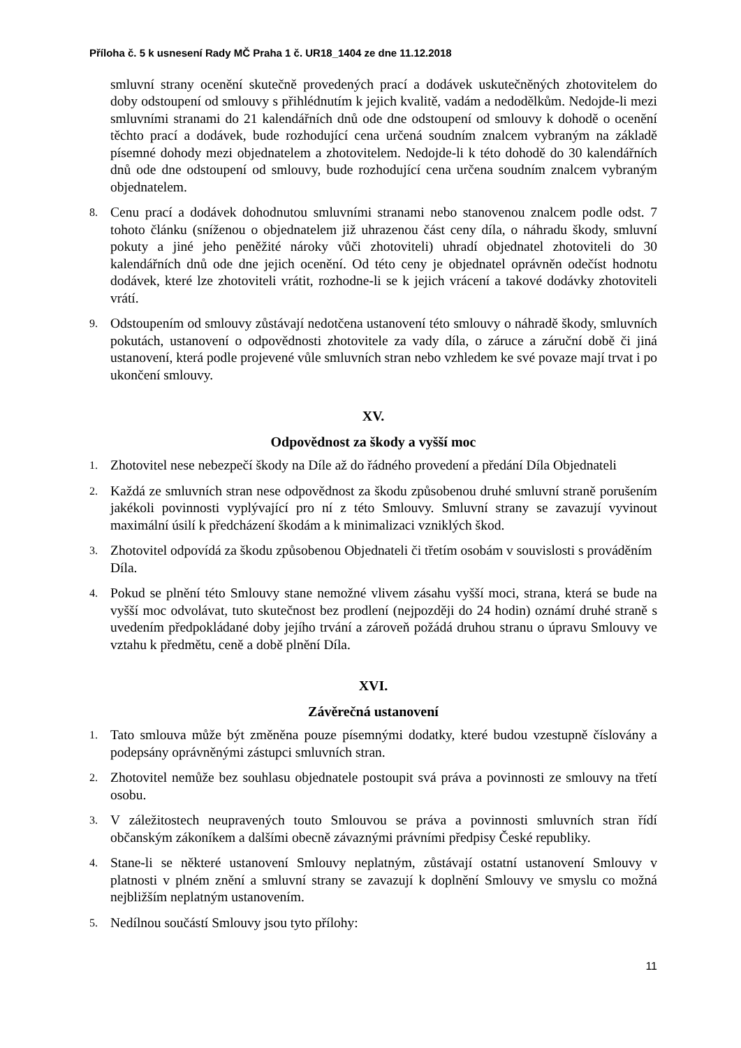Příloha č. 5 k usnesení Rady MČ Praha 1 č. UR18_1404 ze dne 11.12.2018
smluvní strany ocenění skutečně provedených prací a dodávek uskutečněných zhotovitelem do doby odstoupení od smlouvy s přihlédnutím k jejich kvalitě, vadám a nedodělkům. Nedojde-li mezi smluvními stranami do 21 kalendářních dnů ode dne odstoupení od smlouvy k dohodě o ocenění těchto prací a dodávek, bude rozhodující cena určená soudním znalcem vybraným na základě písemné dohody mezi objednatelem a zhotovitelem. Nedojde-li k této dohodě do 30 kalendářních dnů ode dne odstoupení od smlouvy, bude rozhodující cena určena soudním znalcem vybraným objednatelem.
8. Cenu prací a dodávek dohodnutou smluvními stranami nebo stanovenou znalcem podle odst. 7 tohoto článku (sníženou o objednatelem již uhrazenou část ceny díla, o náhradu škody, smluvní pokuty a jiné jeho peněžité nároky vůči zhotoviteli) uhradí objednatel zhotoviteli do 30 kalendářních dnů ode dne jejich ocenění. Od této ceny je objednatel oprávněn odečíst hodnotu dodávek, které lze zhotoviteli vrátit, rozhodne-li se k jejich vrácení a takové dodávky zhotoviteli vrátí.
9. Odstoupením od smlouvy zůstávají nedotčena ustanovení této smlouvy o náhradě škody, smluvních pokutách, ustanovení o odpovědnosti zhotovitele za vady díla, o záruce a záruční době či jiná ustanovení, která podle projevené vůle smluvních stran nebo vzhledem ke své povaze mají trvat i po ukončení smlouvy.
XV.
Odpovědnost za škody a vyšší moc
1. Zhotovitel nese nebezpečí škody na Díle až do řádného provedení a předání Díla Objednateli
2. Každá ze smluvních stran nese odpovědnost za škodu způsobenou druhé smluvní straně porušením jakékoli povinnosti vyplývající pro ní z této Smlouvy. Smluvní strany se zavazují vyvinout maximální úsilí k předcházení škodám a k minimalizaci vzniklých škod.
3. Zhotovitel odpovídá za škodu způsobenou Objednateli či třetím osobám v souvislosti s prováděním Díla.
4. Pokud se plnění této Smlouvy stane nemožné vlivem zásahu vyšší moci, strana, která se bude na vyšší moc odvolávat, tuto skutečnost bez prodlení (nejpozději do 24 hodin) oznámí druhé straně s uvedením předpokládané doby jejího trvání a zároveň požádá druhou stranu o úpravu Smlouvy ve vztahu k předmětu, ceně a době plnění Díla.
XVI.
Závěrečná ustanovení
1. Tato smlouva může být změněna pouze písemnými dodatky, které budou vzestupně číslovány a podepsány oprávněnými zástupci smluvních stran.
2. Zhotovitel nemůže bez souhlasu objednatele postoupit svá práva a povinnosti ze smlouvy na třetí osobu.
3. V záležitostech neupravených touto Smlouvou se práva a povinnosti smluvních stran řídí občanským zákoníkem a dalšími obecně závaznými právními předpisy České republiky.
4. Stane-li se některé ustanovení Smlouvy neplatným, zůstávají ostatní ustanovení Smlouvy v platnosti v plném znění a smluvní strany se zavazují k doplnění Smlouvy ve smyslu co možná nejbližším neplatným ustanovením.
5. Nedílnou součástí Smlouvy jsou tyto přílohy:
11